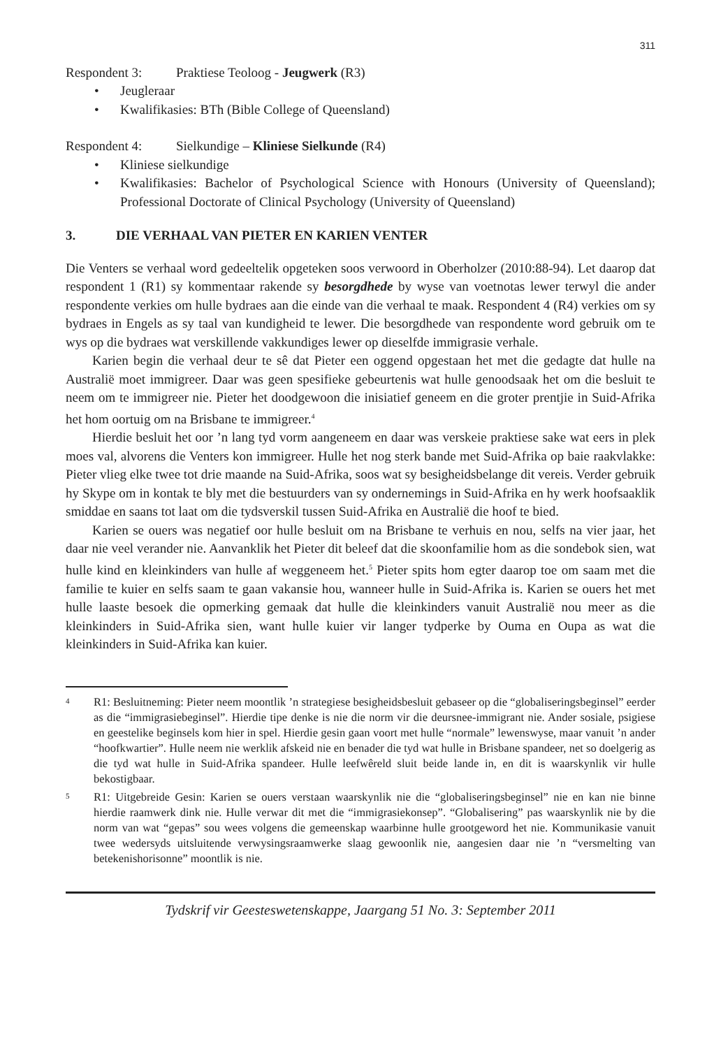311
Respondent 3: Praktiese Teoloog - Jeugwerk (R3)
• Jeugleraar
• Kwalifikasies: BTh (Bible College of Queensland)
Respondent 4: Sielkundige – Kliniese Sielkunde (R4)
• Kliniese sielkundige
• Kwalifikasies: Bachelor of Psychological Science with Honours (University of Queensland); Professional Doctorate of Clinical Psychology (University of Queensland)
3. DIE VERHAAL VAN PIETER EN KARIEN VENTER
Die Venters se verhaal word gedeeltelik opgeteken soos verwoord in Oberholzer (2010:88-94). Let daarop dat respondent 1 (R1) sy kommentaar rakende sy besorgdhede by wyse van voetnotas lewer terwyl die ander respondente verkies om hulle bydraes aan die einde van die verhaal te maak. Respondent 4 (R4) verkies om sy bydraes in Engels as sy taal van kundigheid te lewer. Die besorgdhede van respondente word gebruik om te wys op die bydraes wat verskillende vakkundiges lewer op dieselfde immigrasie verhale.
Karien begin die verhaal deur te sê dat Pieter een oggend opgestaan het met die gedagte dat hulle na Australië moet immigreer. Daar was geen spesifieke gebeurtenis wat hulle genoodsaak het om die besluit te neem om te immigreer nie. Pieter het doodgewoon die inisiatief geneem en die groter prentjie in Suid-Afrika het hom oortuig om na Brisbane te immigreer.<sup>4</sup>
Hierdie besluit het oor ’n lang tyd vorm aangeneem en daar was verskeie praktiese sake wat eers in plek moes val, alvorens die Venters kon immigreer. Hulle het nog sterk bande met Suid-Afrika op baie raakvlakke: Pieter vlieg elke twee tot drie maande na Suid-Afrika, soos wat sy besigheidsbelange dit vereis. Verder gebruik hy Skype om in kontak te bly met die bestuurders van sy ondernemings in Suid-Afrika en hy werk hoofsaaklik smiddae en saans tot laat om die tydsverskil tussen Suid-Afrika en Australië die hoof te bied.
Karien se ouers was negatief oor hulle besluit om na Brisbane te verhuis en nou, selfs na vier jaar, het daar nie veel verander nie. Aanvanklik het Pieter dit beleef dat die skoonfamilie hom as die sondebok sien, wat hulle kind en kleinkinders van hulle af weggeneem het.<sup>5</sup> Pieter spits hom egter daarop toe om saam met die familie te kuier en selfs saam te gaan vakansie hou, wanneer hulle in Suid-Afrika is. Karien se ouers het met hulle laaste besoek die opmerking gemaak dat hulle die kleinkinders vanuit Australië nou meer as die kleinkinders in Suid-Afrika sien, want hulle kuier vir langer tydperke by Ouma en Oupa as wat die kleinkinders in Suid-Afrika kan kuier.
4 R1: Besluitneming: Pieter neem moontlik ’n strategiese besigheidsbesluit gebaseer op die “globaliseringsbeginsel” eerder as die “immigrasiebeginsel”. Hierdie tipe denke is nie die norm vir die deursnee-immigrant nie. Ander sosiale, psigiese en geestelike beginsels kom hier in spel. Hierdie gesin gaan voort met hulle “normale” lewenswyse, maar vanuit ’n ander “hoofkwartier”. Hulle neem nie werklik afskeid nie en benader die tyd wat hulle in Brisbane spandeer, net so doelgerig as die tyd wat hulle in Suid-Afrika spandeer. Hulle leefwêreld sluit beide lande in, en dit is waarskynlik vir hulle bekostigbaar.
5 R1: Uitgebreide Gesin: Karien se ouers verstaan waarskynlik nie die “globaliseringsbeginsel” nie en kan nie binne hierdie raamwerk dink nie. Hulle verwar dit met die “immigrasiekonsep”. “Globalisering” pas waarskynlik nie by die norm van wat “gepas” sou wees volgens die gemeenskap waarbinne hulle grootgeword het nie. Kommunikasie vanuit twee wedersyds uitsluitende verwysingsraamwerke slaag gewoonlik nie, aangesien daar nie ’n “versmelting van betekenishorisonne” moontlik is nie.
Tydskrif vir Geesteswetenskappe, Jaargang 51 No. 3: September 2011